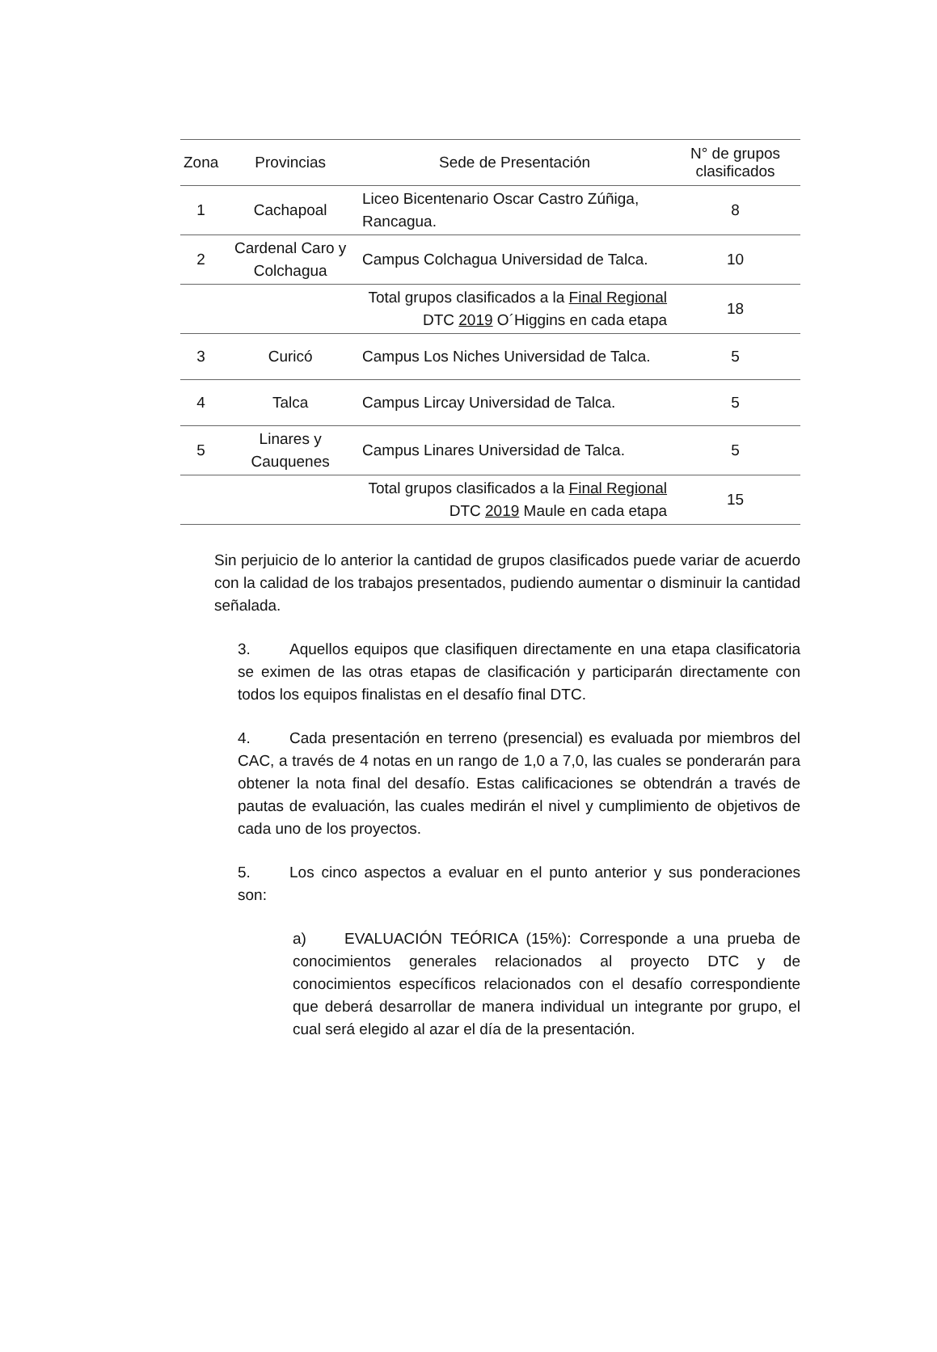| Zona | Provincias | Sede de Presentación | N° de grupos clasificados |
| --- | --- | --- | --- |
| 1 | Cachapoal | Liceo Bicentenario Oscar Castro Zúñiga, Rancagua. | 8 |
| 2 | Cardenal Caro y Colchagua | Campus Colchagua Universidad de Talca. | 10 |
| | | Total grupos clasificados a la Final Regional DTC 2019 O´Higgins en cada etapa | 18 |
| 3 | Curicó | Campus Los Niches Universidad de Talca. | 5 |
| 4 | Talca | Campus Lircay Universidad de Talca. | 5 |
| 5 | Linares y Cauquenes | Campus Linares Universidad de Talca. | 5 |
| | | Total grupos clasificados a la Final Regional DTC 2019 Maule en cada etapa | 15 |
Sin perjuicio de lo anterior la cantidad de grupos clasificados puede variar de acuerdo con la calidad de los trabajos presentados, pudiendo aumentar o disminuir la cantidad señalada.
3. Aquellos equipos que clasifiquen directamente en una etapa clasificatoria se eximen de las otras etapas de clasificación y participarán directamente con todos los equipos finalistas en el desafío final DTC.
4. Cada presentación en terreno (presencial) es evaluada por miembros del CAC, a través de 4 notas en un rango de 1,0 a 7,0, las cuales se ponderarán para obtener la nota final del desafío. Estas calificaciones se obtendrán a través de pautas de evaluación, las cuales medirán el nivel y cumplimiento de objetivos de cada uno de los proyectos.
5. Los cinco aspectos a evaluar en el punto anterior y sus ponderaciones son:
a) EVALUACIÓN TEÓRICA (15%): Corresponde a una prueba de conocimientos generales relacionados al proyecto DTC y de conocimientos específicos relacionados con el desafío correspondiente que deberá desarrollar de manera individual un integrante por grupo, el cual será elegido al azar el día de la presentación.